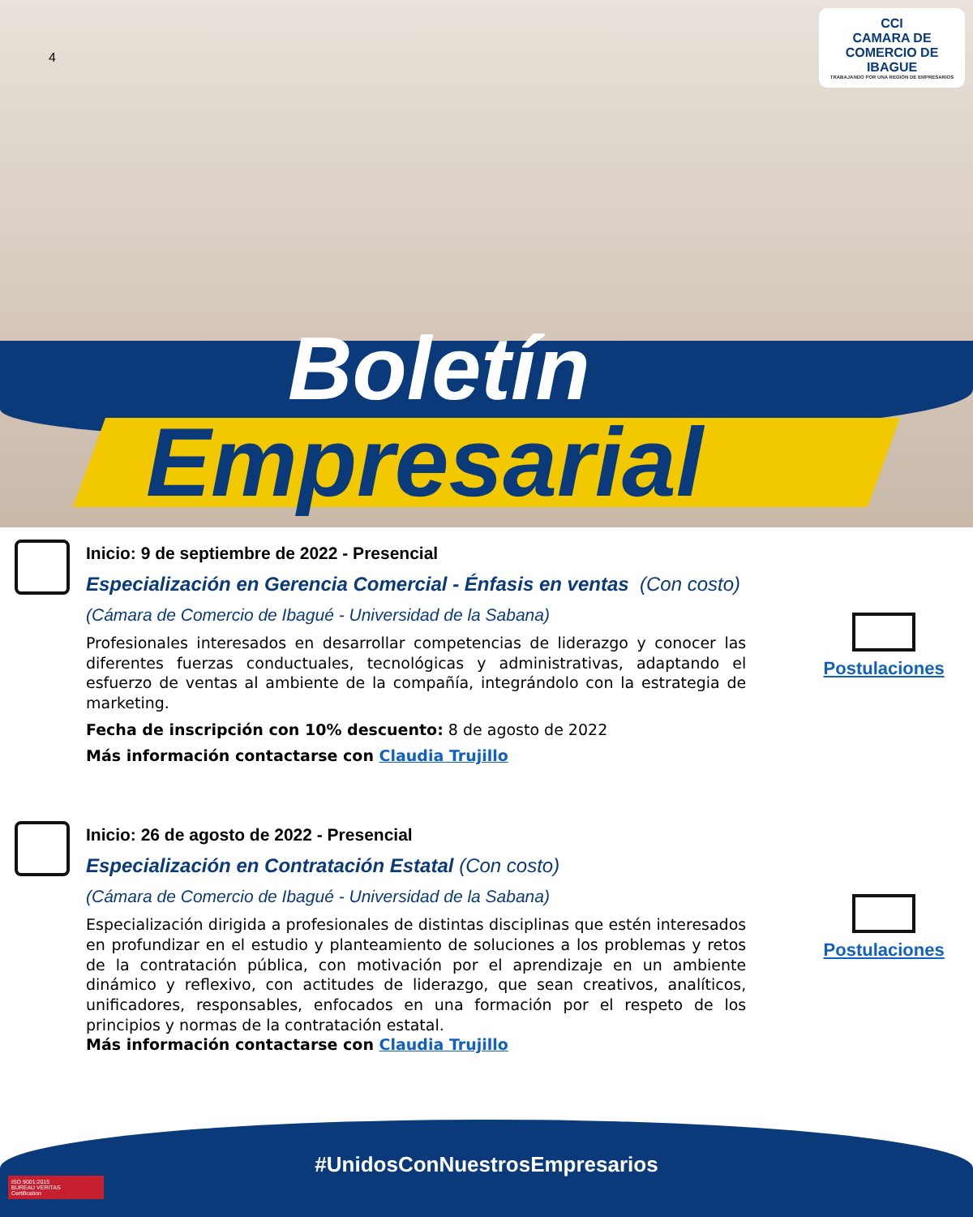4
CCI
CAMARA DE COMERCIO DE IBAGUE
TRABAJANDO POR UNA REGIÓN DE EMPRESARIOS
Boletín
Empresarial
Inicio: 9 de septiembre de 2022 - Presencial
Especialización en Gerencia Comercial - Énfasis en ventas (Con costo)
(Cámara de Comercio de Ibagué - Universidad de la Sabana)
Profesionales interesados en desarrollar competencias de liderazgo y conocer las diferentes fuerzas conductuales, tecnológicas y administrativas, adaptando el esfuerzo de ventas al ambiente de la compañía, integrándolo con la estrategia de marketing.
Fecha de inscripción con 10% descuento: 8 de agosto de 2022
Más información contactarse con Claudia Trujillo
Postulaciones
Inicio: 26 de agosto de 2022 - Presencial
Especialización en Contratación Estatal (Con costo)
(Cámara de Comercio de Ibagué - Universidad de la Sabana)
Especialización dirigida a profesionales de distintas disciplinas que estén interesados en profundizar en el estudio y planteamiento de soluciones a los problemas y retos de la contratación pública, con motivación por el aprendizaje en un ambiente dinámico y reflexivo, con actitudes de liderazgo, que sean creativos, analíticos, unificadores, responsables, enfocados en una formación por el respeto de los principios y normas de la contratación estatal.
Más información contactarse con Claudia Trujillo
Postulaciones
#UnidosConNuestrosEmpresarios
ISO 9001:2015
BUREAU VERITAS
Certification